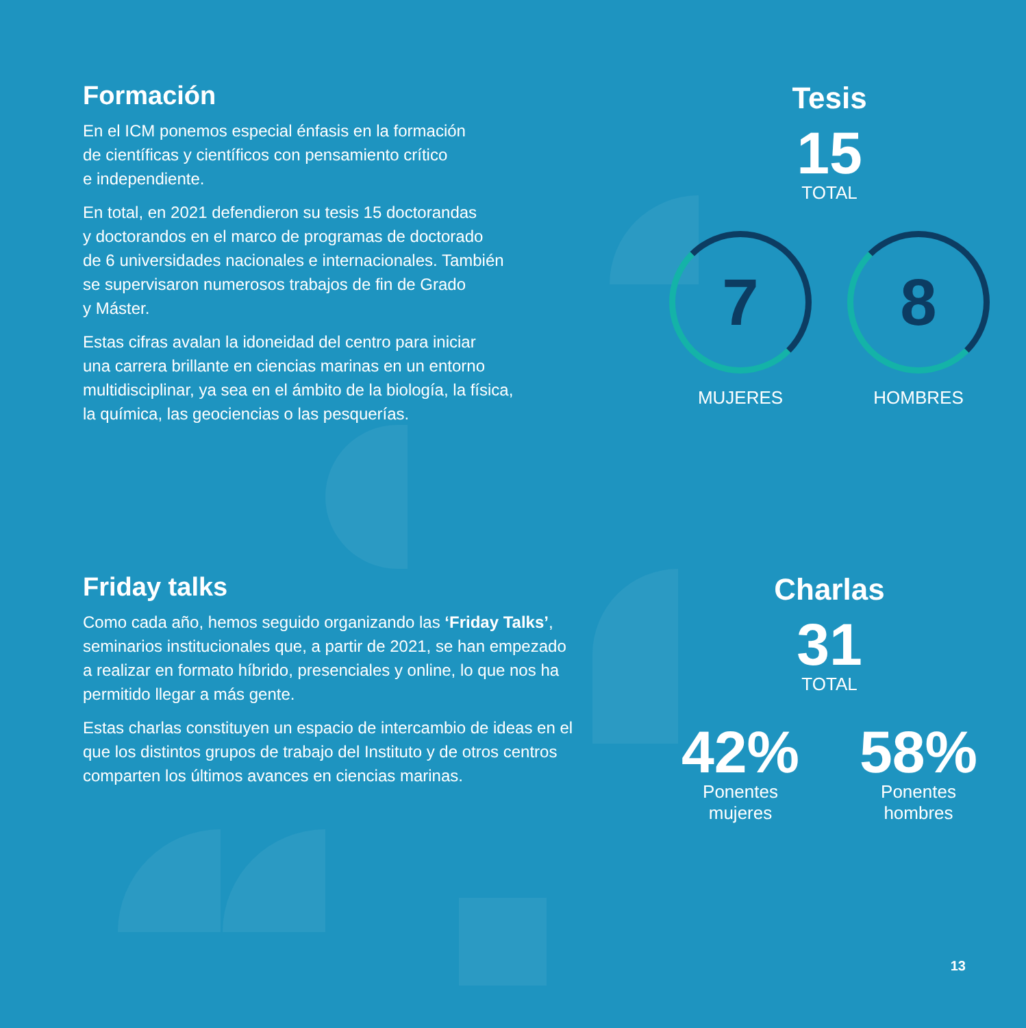Formación
En el ICM ponemos especial énfasis en la formación
de científicas y científicos con pensamiento crítico
e independiente.
En total, en 2021 defendieron su tesis 15 doctorandas
y doctorandos en el marco de programas de doctorado
de 6 universidades nacionales e internacionales. También
se supervisaron numerosos trabajos de fin de Grado
y Máster.
Estas cifras avalan la idoneidad del centro para iniciar
una carrera brillante en ciencias marinas en un entorno
multidisciplinar, ya sea en el ámbito de la biología, la física,
la química, las geociencias o las pesquerías.
Tesis
15
TOTAL
7
MUJERES
8
HOMBRES
Friday talks
Como cada año, hemos seguido organizando las ‘Friday Talks’, seminarios institucionales que, a partir de 2021, se han empezado a realizar en formato híbrido, presenciales y online, lo que nos ha permitido llegar a más gente.
Estas charlas constituyen un espacio de intercambio de ideas en el que los distintos grupos de trabajo del Instituto y de otros centros comparten los últimos avances en ciencias marinas.
Charlas
31
TOTAL
42%
Ponentes
mujeres
58%
Ponentes
hombres
13